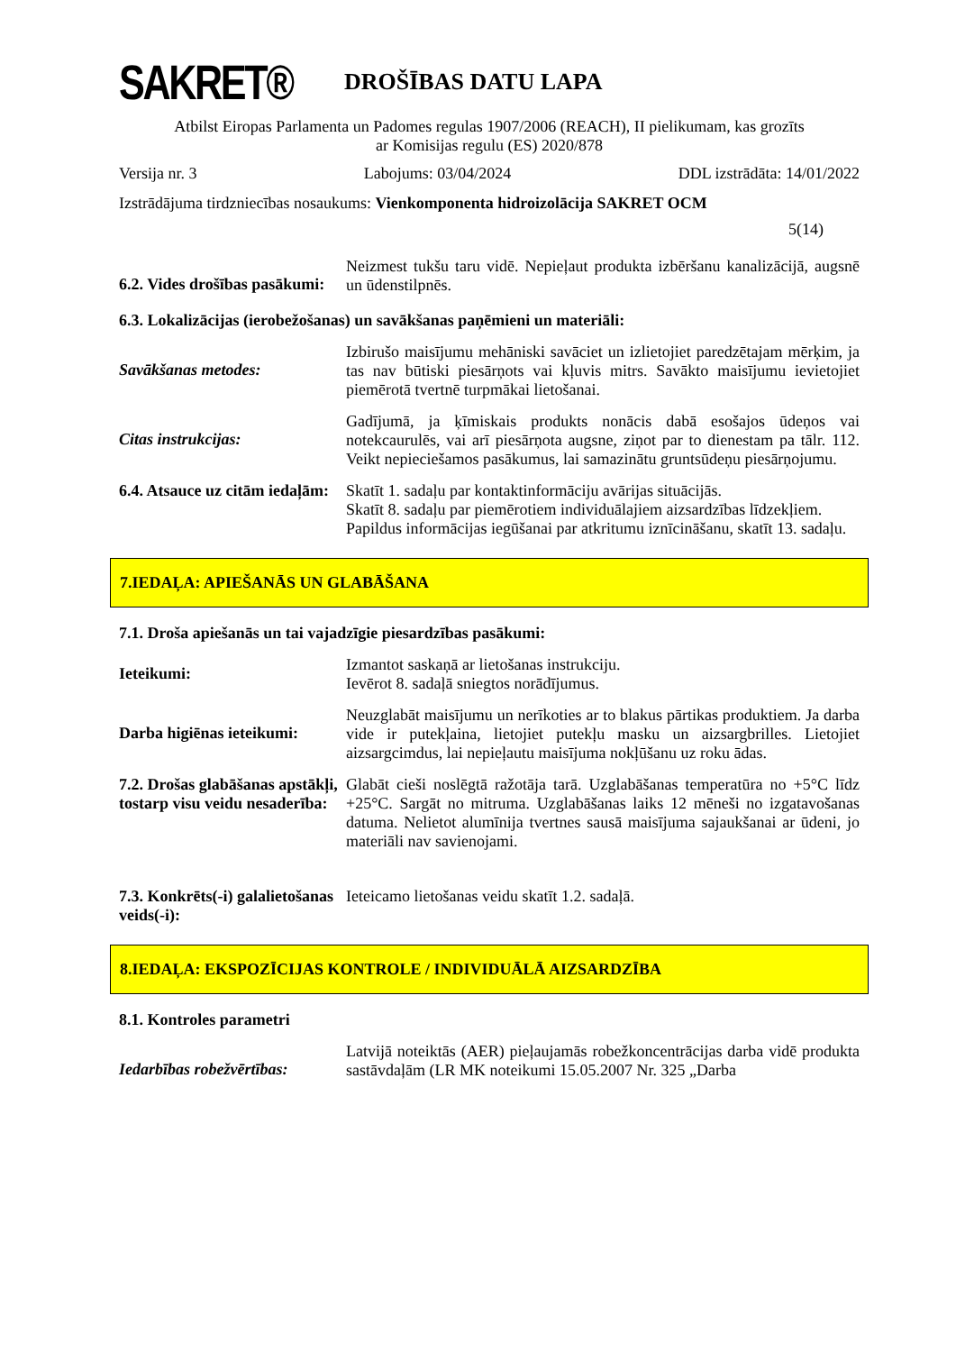SAKRET®
DROŠĪBAS DATU LAPA
Atbilst Eiropas Parlamenta un Padomes regulas 1907/2006 (REACH), II pielikumam, kas grozīts
ar Komisijas regulu (ES) 2020/878
Versija nr. 3 Labojums: 03/04/2024 DDL izstrādāta: 14/01/2022
Izstrādājuma tirdzniecības nosaukums: Vienkomponenta hidroizolācija SAKRET OCM
5(14)
6.2. Vides drošības pasākumi:
Neizmest tukšu taru vidē. Nepieļaut produkta izbēršanu kanalizācijā, augsnē un ūdenstilpnēs.
6.3. Lokalizācijas (ierobežošanas) un savākšanas paņēmieni un materiāli:
Savākšanas metodes:
Izbirušo maisījumu mehāniski savāciet un izlietojiet paredzētajam mērķim, ja tas nav būtiski piesārņots vai kļuvis mitrs. Savākto maisījumu ievietojiet piemērotā tvertnē turpmākai lietošanai.
Citas instrukcijas:
Gadījumā, ja ķīmiskais produkts nonācis dabā esošajos ūdeņos vai notekcaurulēs, vai arī piesārņota augsne, ziņot par to dienestam pa tālr. 112. Veikt nepieciešamos pasākumus, lai samazinātu gruntsūdeņu piesārņojumu.
6.4. Atsauce uz citām iedaļām:
Skatīt 1. sadaļu par kontaktinformāciju avārijas situācijās.
Skatīt 8. sadaļu par piemērotiem individuālajiem aizsardzības līdzekļiem.
Papildus informācijas iegūšanai par atkritumu iznīcināšanu, skatīt 13. sadaļu.
7.IEDAĻA: APIEŠANĀS UN GLABĀŠANA
7.1. Droša apiešanās un tai vajadzīgie piesardzības pasākumi:
Ieteikumi:
Izmantot saskaņā ar lietošanas instrukciju.
Ievērot 8. sadaļā sniegtos norādījumus.
Darba higiēnas ieteikumi:
Neuzglabāt maisījumu un nerīkoties ar to blakus pārtikas produktiem. Ja darba vide ir putekļaina, lietojiet putekļu masku un aizsargbrilles. Lietojiet aizsargcimdus, lai nepieļautu maisījuma nokļūšanu uz roku ādas.
7.2. Drošas glabāšanas apstākļi, tostarp visu veidu nesaderība:
Glabāt cieši noslēgtā ražotāja tarā. Uzglabāšanas temperatūra no +5°C līdz +25°C. Sargāt no mitruma. Uzglabāšanas laiks 12 mēneši no izgatavošanas datuma. Nelietot alumīnija tvertnes sausā maisījuma sajaukšanai ar ūdeni, jo materiāli nav savienojami.
7.3. Konkrēts(-i) galalietošanas veids(-i):
Ieteicamo lietošanas veidu skatīt 1.2. sadaļā.
8.IEDAĻA: EKSPOZĪCIJAS KONTROLE / INDIVIDUĀLĀ AIZSARDZĪBA
8.1. Kontroles parametri
Iedarbības robežvērtības:
Latvijā noteiktās (AER) pieļaujamās robežkoncentrācijas darba vidē produkta sastāvdaļām (LR MK noteikumi 15.05.2007 Nr. 325 „Darba